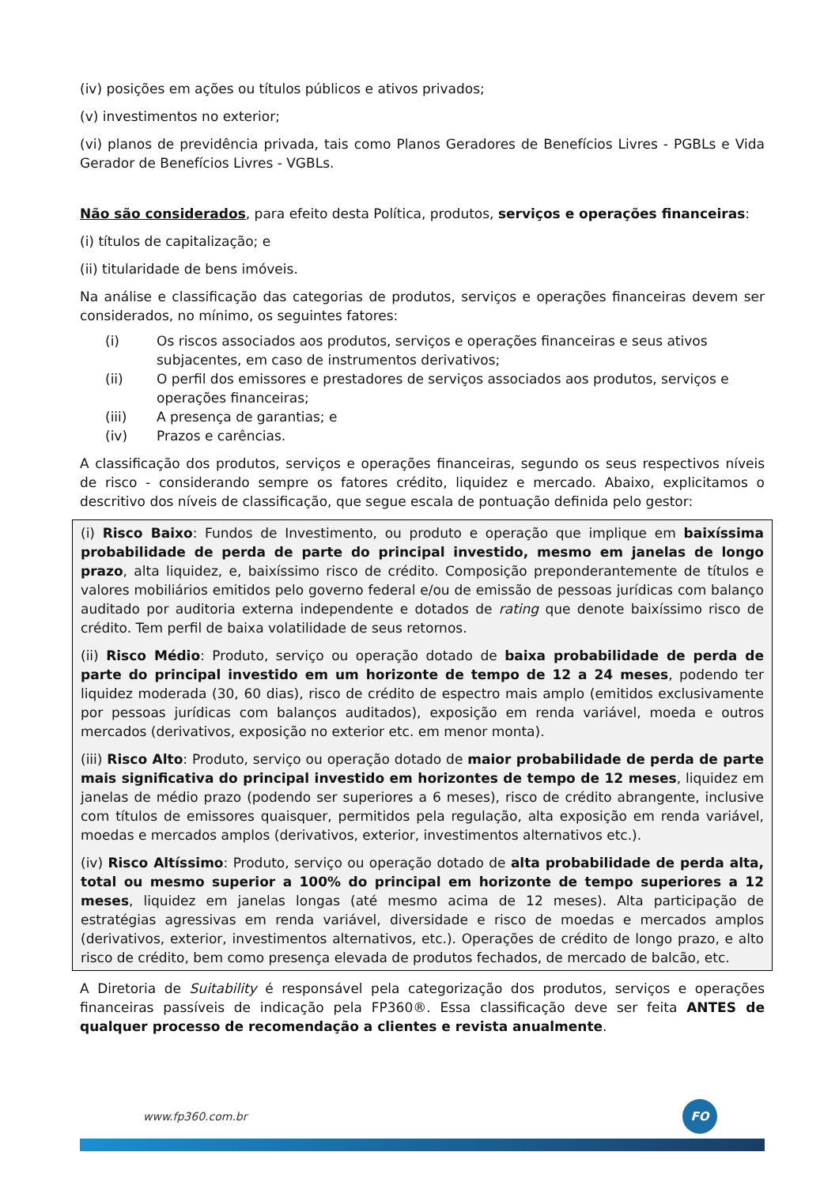(iv) posições em ações ou títulos públicos e ativos privados;
(v) investimentos no exterior;
(vi) planos de previdência privada, tais como Planos Geradores de Benefícios Livres - PGBLs e Vida Gerador de Benefícios Livres - VGBLs.
Não são considerados, para efeito desta Política, produtos, serviços e operações financeiras:
(i) títulos de capitalização; e
(ii) titularidade de bens imóveis.
Na análise e classificação das categorias de produtos, serviços e operações financeiras devem ser considerados, no mínimo, os seguintes fatores:
(i) Os riscos associados aos produtos, serviços e operações financeiras e seus ativos subjacentes, em caso de instrumentos derivativos;
(ii) O perfil dos emissores e prestadores de serviços associados aos produtos, serviços e operações financeiras;
(iii) A presença de garantias; e
(iv) Prazos e carências.
A classificação dos produtos, serviços e operações financeiras, segundo os seus respectivos níveis de risco - considerando sempre os fatores crédito, liquidez e mercado. Abaixo, explicitamos o descritivo dos níveis de classificação, que segue escala de pontuação definida pelo gestor:
(i) Risco Baixo: Fundos de Investimento, ou produto e operação que implique em baixíssima probabilidade de perda de parte do principal investido, mesmo em janelas de longo prazo, alta liquidez, e, baixíssimo risco de crédito. Composição preponderantemente de títulos e valores mobiliários emitidos pelo governo federal e/ou de emissão de pessoas jurídicas com balanço auditado por auditoria externa independente e dotados de rating que denote baixíssimo risco de crédito. Tem perfil de baixa volatilidade de seus retornos.
(ii) Risco Médio: Produto, serviço ou operação dotado de baixa probabilidade de perda de parte do principal investido em um horizonte de tempo de 12 a 24 meses, podendo ter liquidez moderada (30, 60 dias), risco de crédito de espectro mais amplo (emitidos exclusivamente por pessoas jurídicas com balanços auditados), exposição em renda variável, moeda e outros mercados (derivativos, exposição no exterior etc. em menor monta).
(iii) Risco Alto: Produto, serviço ou operação dotado de maior probabilidade de perda de parte mais significativa do principal investido em horizontes de tempo de 12 meses, liquidez em janelas de médio prazo (podendo ser superiores a 6 meses), risco de crédito abrangente, inclusive com títulos de emissores quaisquer, permitidos pela regulação, alta exposição em renda variável, moedas e mercados amplos (derivativos, exterior, investimentos alternativos etc.).
(iv) Risco Altíssimo: Produto, serviço ou operação dotado de alta probabilidade de perda alta, total ou mesmo superior a 100% do principal em horizonte de tempo superiores a 12 meses, liquidez em janelas longas (até mesmo acima de 12 meses). Alta participação de estratégias agressivas em renda variável, diversidade e risco de moedas e mercados amplos (derivativos, exterior, investimentos alternativos, etc.). Operações de crédito de longo prazo, e alto risco de crédito, bem como presença elevada de produtos fechados, de mercado de balcão, etc.
A Diretoria de Suitability é responsável pela categorização dos produtos, serviços e operações financeiras passíveis de indicação pela FP360®. Essa classificação deve ser feita ANTES de qualquer processo de recomendação a clientes e revista anualmente.
www.fp360.com.br
FO